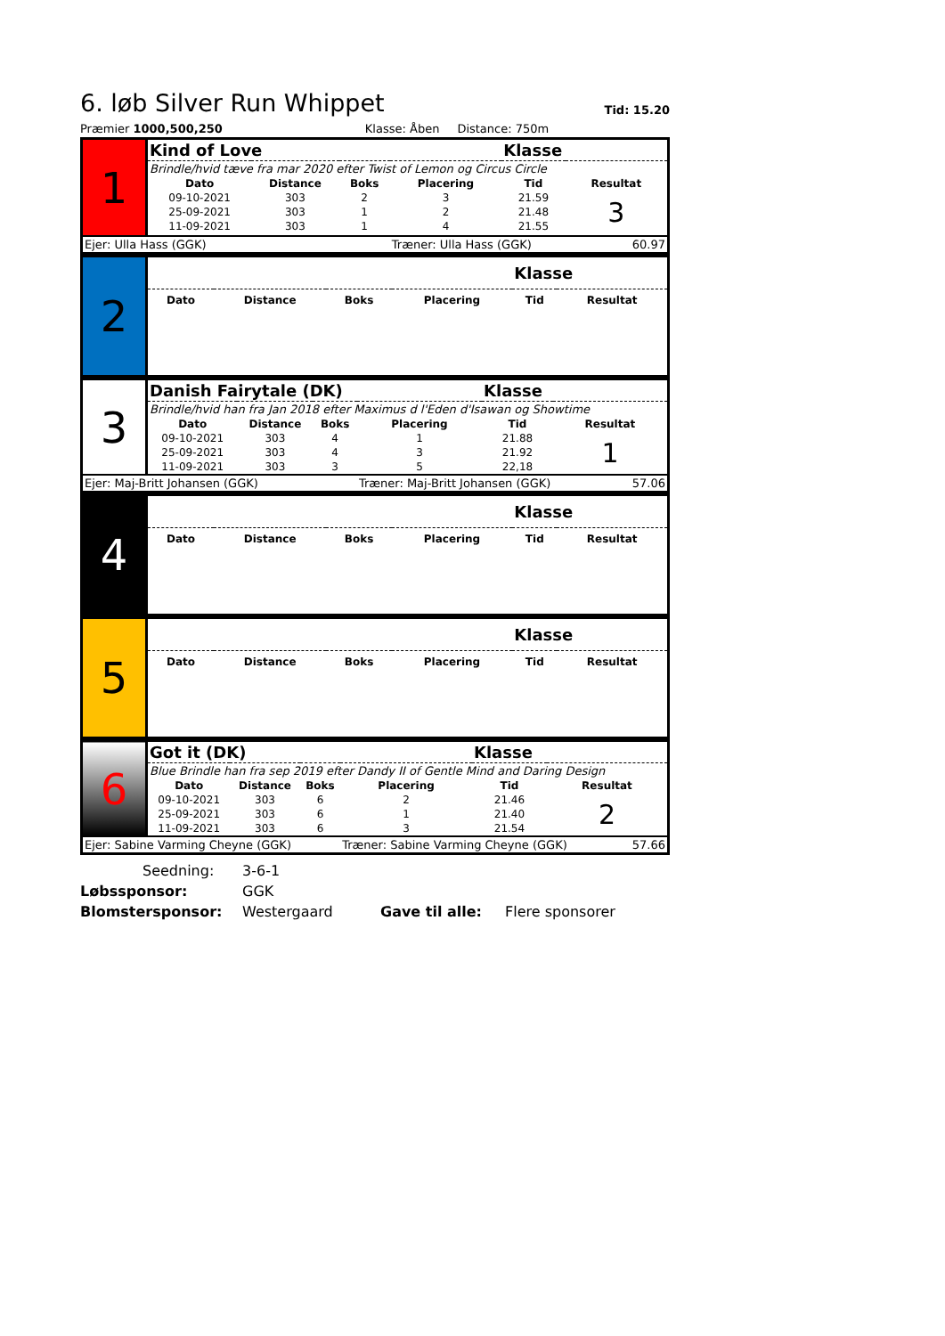6. løb Silver Run Whippet Tid: 15.20
Præmier 1000,500,250 Klasse: Åben Distance: 750m
| 1 | Kind of Love | | | | Klasse | |
| | Brindle/hvid tæve fra mar 2020 efter Twist of Lemon og Circus Circle | | | | | |
| | Dato | Distance | Boks | Placering | Tid | Resultat |
| | 09-10-2021 | 303 | 2 | 3 | 21.59 | 3 |
| | 25-09-2021 | 303 | 1 | 2 | 21.48 | |
| | 11-09-2021 | 303 | 1 | 4 | 21.55 | |
| Ejer: Ulla Hass (GGK) | | | | Træner: Ulla Hass (GGK) 60.97 | | |
| 2 | | | | | Klasse | |
| | Dato | Distance | Boks | Placering | Tid | Resultat |
| 3 | Danish Fairytale (DK) | | | | Klasse | |
| | Brindle/hvid han fra Jan 2018 efter Maximus d l'Eden d'Isawan og Showtime | | | | | |
| | Dato | Distance | Boks | Placering | Tid | Resultat |
| | 09-10-2021 | 303 | 4 | 1 | 21.88 | 1 |
| | 25-09-2021 | 303 | 4 | 3 | 21.92 | |
| | 11-09-2021 | 303 | 3 | 5 | 22,18 | |
| Ejer: Maj-Britt Johansen (GGK) | | | | Træner: Maj-Britt Johansen (GGK) 57.06 | | |
| 4 | | | | | Klasse | |
| | Dato | Distance | Boks | Placering | Tid | Resultat |
| 5 | | | | | Klasse | |
| | Dato | Distance | Boks | Placering | Tid | Resultat |
| 6 | Got it (DK) | | | | Klasse | |
| | Blue Brindle han fra sep 2019 efter Dandy II of Gentle Mind and Daring Design | | | | | |
| | Dato | Distance | Boks | Placering | Tid | Resultat |
| | 09-10-2021 | 303 | 6 | 2 | 21.46 | 2 |
| | 25-09-2021 | 303 | 6 | 1 | 21.40 | |
| | 11-09-2021 | 303 | 6 | 3 | 21.54 | |
| Ejer: Sabine Varming Cheyne (GGK) | | | | Træner: Sabine Varming Cheyne (GGK) 57.66 | | |
Seedning: 3-6-1
Løbssponsor: GGK
Blomstersponsor: Westergaard Gave til alle: Flere sponsorer